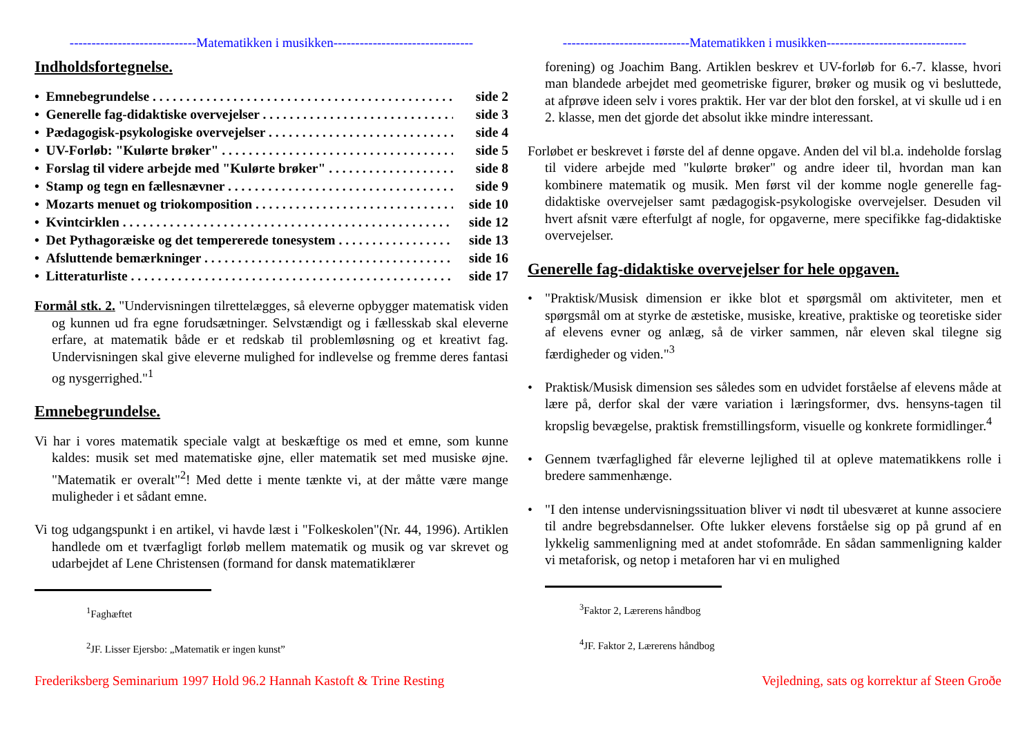-----------------------------Matematikken i musikken--------------------------------
Indholdsfortegnelse.
• Emnebegrundelse side 2
• Generelle fag-didaktiske overvejelser side 3
• Pædagogisk-psykologiske overvejelser side 4
• UV-Forløb: "Kulørte brøker" side 5
• Forslag til videre arbejde med "Kulørte brøker" side 8
• Stamp og tegn en fællesnævner side 9
• Mozarts menuet og triokomposition side 10
• Kvintcirklen side 12
• Det Pythagoræiske og det tempererede tonesystem side 13
• Afsluttende bemærkninger side 16
• Litteraturliste side 17
Formål stk. 2. "Undervisningen tilrettelægges, så eleverne opbygger matematisk viden og kunnen ud fra egne forudsætninger. Selvstændigt og i fællesskab skal eleverne erfare, at matematik både er et redskab til problemløsning og et kreativt fag. Undervisningen skal give eleverne mulighed for indlevelse og fremme deres fantasi og nysgerrighed."<sup>1</sup>
Emnebegrundelse.
Vi har i vores matematik speciale valgt at beskæftige os med et emne, som kunne kaldes: musik set med matematiske øjne, eller matematik set med musiske øjne. "Matematik er overalt"<sup>2</sup>! Med dette i mente tænkte vi, at der måtte være mange muligheder i et sådant emne.
Vi tog udgangspunkt i en artikel, vi havde læst i "Folkeskolen"(Nr. 44, 1996). Artiklen handlede om et tværfagligt forløb mellem matematik og musik og var skrevet og udarbejdet af Lene Christensen (formand for dansk matematiklærer
<sup>1</sup> Faghæftet
<sup>2</sup> JF. Lisser Ejersbo: „Matematik er ingen kunst”
-----------------------------Matematikken i musikken--------------------------------
forening) og Joachim Bang. Artiklen beskrev et UV-forløb for 6.-7. klasse, hvori man blandede arbejdet med geometriske figurer, brøker og musik og vi besluttede, at afprøve ideen selv i vores praktik. Her var der blot den forskel, at vi skulle ud i en 2. klasse, men det gjorde det absolut ikke mindre interessant.
Forløbet er beskrevet i første del af denne opgave. Anden del vil bl.a. indeholde forslag til videre arbejde med "kulørte brøker" og andre ideer til, hvordan man kan kombinere matematik og musik. Men først vil der komme nogle generelle fag-didaktiske overvejelser samt pædagogisk-psykologiske overvejelser. Desuden vil hvert afsnit være efterfulgt af nogle, for opgaverne, mere specifikke fag-didaktiske overvejelser.
Generelle fag-didaktiske overvejelser for hele opgaven.
• "Praktisk/Musisk dimension er ikke blot et spørgsmål om aktiviteter, men et spørgsmål om at styrke de æstetiske, musiske, kreative, praktiske og teoretiske sider af elevens evner og anlæg, så de virker sammen, når eleven skal tilegne sig færdigheder og viden."<sup>3</sup>
• Praktisk/Musisk dimension ses således som en udvidet forståelse af elevens måde at lære på, derfor skal der være variation i læringsformer, dvs. hensyns-tagen til kropslig bevægelse, praktisk fremstillingsform, visuelle og konkrete formidlinger.<sup>4</sup>
• Gennem tværfaglighed får eleverne lejlighed til at opleve matematikkens rolle i bredere sammenhænge.
• "I den intense undervisningssituation bliver vi nødt til ubesværet at kunne associere til andre begrebsdannelser. Ofte lukker elevens forståelse sig op på grund af en lykkelig sammenligning med at andet stofområde. En sådan sammenligning kalder vi metaforisk, og netop i metaforen har vi en mulighed
<sup>3</sup> Faktor 2, Lærerens håndbog
<sup>4</sup> JF. Faktor 2, Lærerens håndbog
Frederiksberg Seminarium 1997 Hold 96.2 Hannah Kastoft & Trine Resting Vejledning, sats og korrektur af Steen Groðe